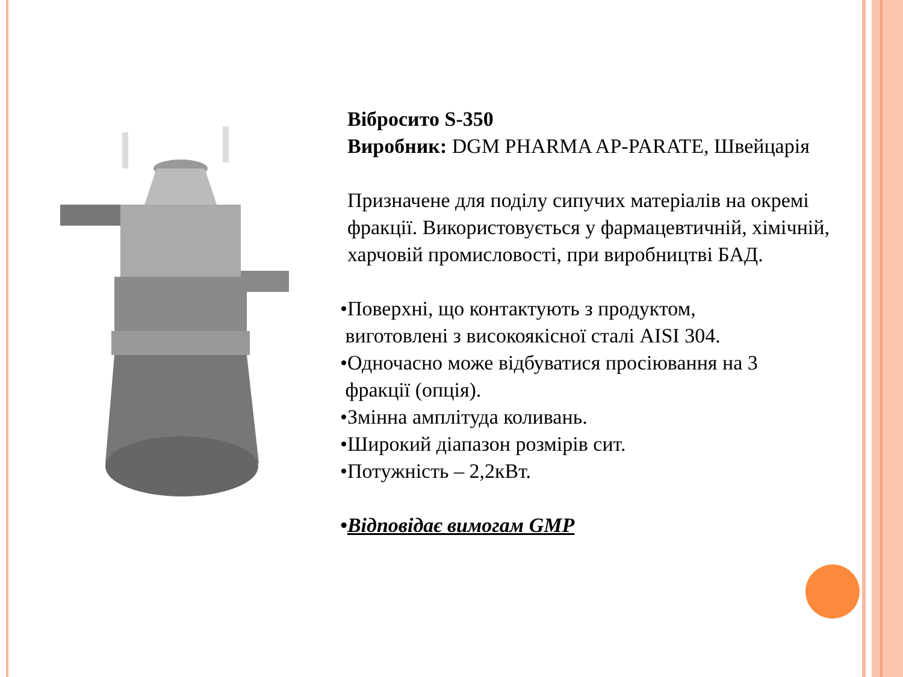Вібросито S-350
Виробник: DGM PHARMA AP-PARATE, Швейцарія
Призначене для поділу сипучих матеріалів на окремі фракції. Використовується у фармацевтичній, хімічній, харчовій промисловості, при виробництві БАД.
•Поверхні, що контактують з продуктом,
виготовлені з високоякісної сталі AISI 304.
•Одночасно може відбуватися просіювання на 3
фракції (опція).
•Змінна амплітуда коливань.
•Широкий діапазон розмірів сит.
•Потужність – 2,2кВт.
•Відповідає вимогам GMP